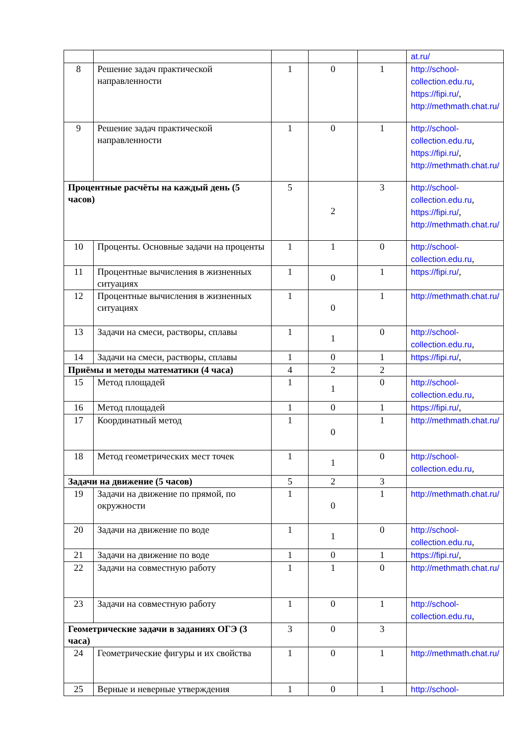| | | | | | at.ru/ |
| 8 | Решение задач практической направленности | 1 | 0 | 1 | http://school-collection.edu.ru , https://fipi.ru/ , http://methmath.chat.ru/ |
| 9 | Решение задач практической направленности | 1 | 0 | 1 | http://school-collection.edu.ru , https://fipi.ru/ , http://methmath.chat.ru/ |
| Процентные расчёты на каждый день (5 часов) | | 5 | 2 | 3 | http://school-collection.edu.ru , https://fipi.ru/ , http://methmath.chat.ru/ |
| 10 | Проценты. Основные задачи на проценты | 1 | 1 | 0 | http://school-collection.edu.ru , |
| 11 | Процентные вычисления в жизненных ситуациях | 1 | 0 | 1 | https://fipi.ru/ , |
| 12 | Процентные вычисления в жизненных ситуациях | 1 | 0 | 1 | http://methmath.chat.ru/ |
| 13 | Задачи на смеси, растворы, сплавы | 1 | 1 | 0 | http://school-collection.edu.ru , |
| 14 | Задачи на смеси, растворы, сплавы | 1 | 0 | 1 | https://fipi.ru/ , |
| Приёмы и методы математики (4 часа) | | 4 | 2 | 2 | |
| 15 | Метод площадей | 1 | 1 | 0 | http://school-collection.edu.ru , |
| 16 | Метод площадей | 1 | 0 | 1 | https://fipi.ru/ , |
| 17 | Координатный метод | 1 | 0 | 1 | http://methmath.chat.ru/ |
| 18 | Метод геометрических мест точек | 1 | 1 | 0 | http://school-collection.edu.ru , |
| Задачи на движение (5 часов) | | 5 | 2 | 3 | |
| 19 | Задачи на движение по прямой, по окружности | 1 | 0 | 1 | http://methmath.chat.ru/ |
| 20 | Задачи на движение по воде | 1 | 1 | 0 | http://school-collection.edu.ru , |
| 21 | Задачи на движение по воде | 1 | 0 | 1 | https://fipi.ru/ , |
| 22 | Задачи на совместную работу | 1 | 1 | 0 | http://methmath.chat.ru/ |
| 23 | Задачи на совместную работу | 1 | 0 | 1 | http://school-collection.edu.ru , |
| Геометрические задачи в заданиях ОГЭ (3 часа) | | 3 | 0 | 3 | |
| 24 | Геометрические фигуры и их свойства | 1 | 0 | 1 | http://methmath.chat.ru/ |
| 25 | Верные и неверные утверждения | 1 | 0 | 1 | http://school- |